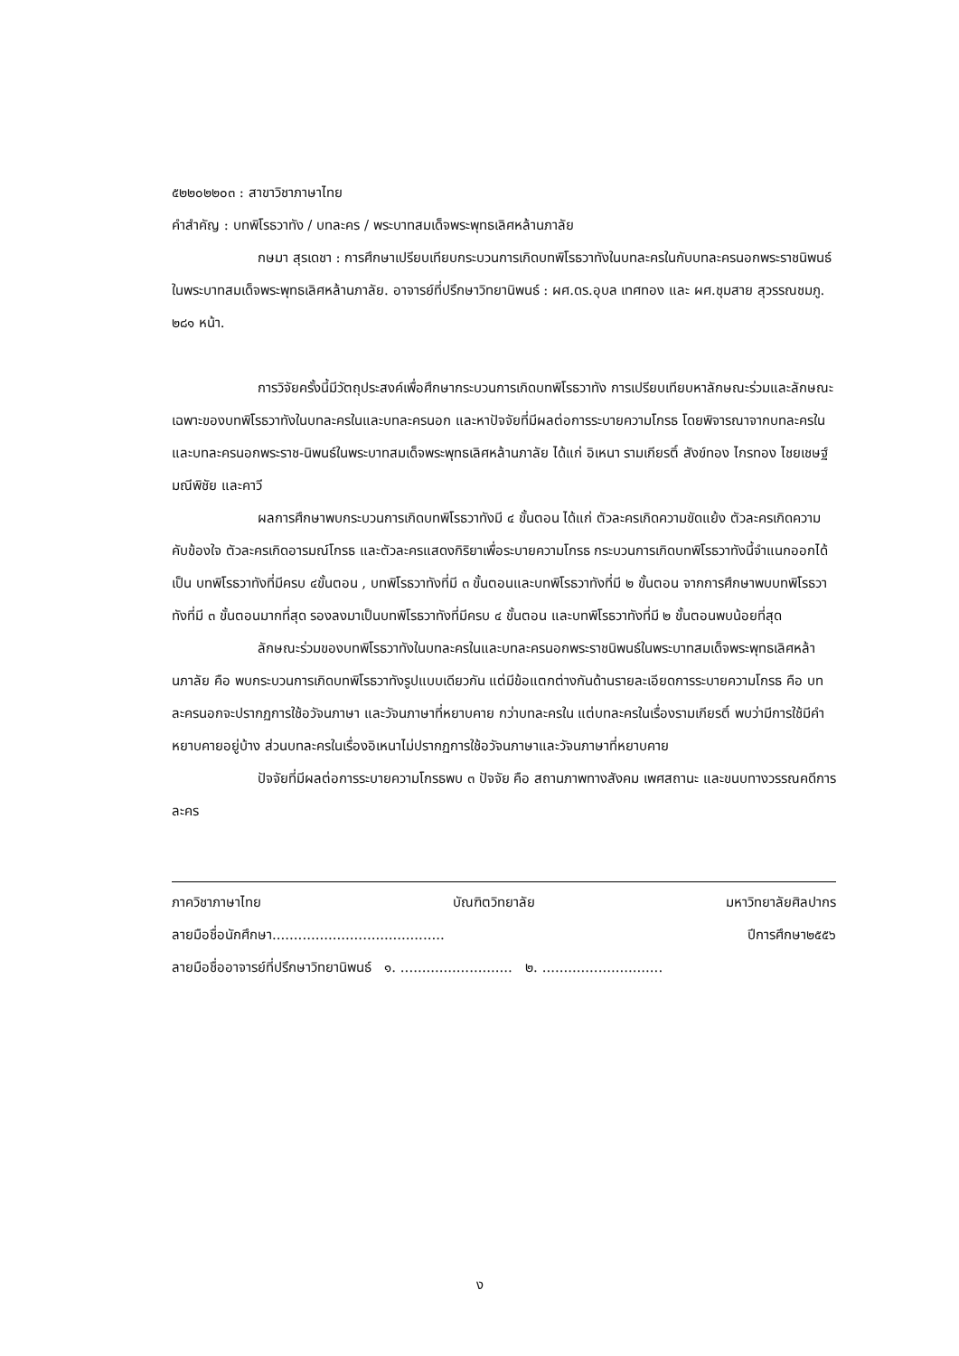๕๒๒๐๒๒๐๓ : สาขาวิชาภาษาไทย
คำสำคัญ : บทพิโรธวาทัง / บทละคร / พระบาทสมเด็จพระพุทธเลิศหล้านภาลัย
กษมา สุรเดชา : การศึกษาเปรียบเทียบกระบวนการเกิดบทพิโรธวาทังในบทละครในกับบทละครนอกพระราชนิพนธ์ในพระบาทสมเด็จพระพุทธเลิศหล้านภาลัย. อาจารย์ที่ปรึกษาวิทยานิพนธ์ : ผศ.ดร.อุบล เทศทอง และ ผศ.ชุมสาย สุวรรณชมภู. ๒๘๑ หน้า.
การวิจัยครั้งนี้มีวัตถุประสงค์เพื่อศึกษากระบวนการเกิดบทพิโรธวาทัง การเปรียบเทียบหาลักษณะร่วมและลักษณะเฉพาะของบทพิโรธวาทังในบทละครในและบทละครนอก และหาปัจจัยที่มีผลต่อการระบายความโกรธ โดยพิจารณาจากบทละครในและบทละครนอกพระราช-นิพนธ์ในพระบาทสมเด็จพระพุทธเลิศหล้านภาลัย ได้แก่ อิเหนา รามเกียรติ์ สังข์ทอง ไกรทอง ไชยเชษฐ์ มณีพิชัย และคาวี
ผลการศึกษาพบกระบวนการเกิดบทพิโรธวาทังมี ๔ ขั้นตอน ได้แก่ ตัวละครเกิดความขัดแย้ง ตัวละครเกิดความคับข้องใจ ตัวละครเกิดอารมณ์โกรธ และตัวละครแสดงกิริยาเพื่อระบายความโกรธ กระบวนการเกิดบทพิโรธวาทังนี้จำแนกออกได้เป็น บทพิโรธวาทังที่มีครบ ๔ขั้นตอน , บทพิโรธวาทังที่มี ๓ ขั้นตอนและบทพิโรธวาทังที่มี ๒ ขั้นตอน จากการศึกษาพบบทพิโรธวาทังที่มี ๓ ขั้นตอนมากที่สุด รองลงมาเป็นบทพิโรธวาทังที่มีครบ ๔ ขั้นตอน และบทพิโรธวาทังที่มี ๒ ขั้นตอนพบน้อยที่สุด
ลักษณะร่วมของบทพิโรธวาทังในบทละครในและบทละครนอกพระราชนิพนธ์ในพระบาทสมเด็จพระพุทธเลิศหล้านภาลัย คือ พบกระบวนการเกิดบทพิโรธวาทังรูปแบบเดียวกัน แต่มีข้อแตกต่างกันด้านรายละเอียดการระบายความโกรธ คือ บทละครนอกจะปรากฏการใช้อวัจนภาษา และวัจนภาษาที่หยาบคาย กว่าบทละครใน แต่บทละครในเรื่องรามเกียรติ์ พบว่ามีการใช้มีคำหยาบคายอยู่บ้าง ส่วนบทละครในเรื่องอิเหนาไม่ปรากฏการใช้อวัจนภาษาและวัจนภาษาที่หยาบคาย
ปัจจัยที่มีผลต่อการระบายความโกรธพบ ๓ ปัจจัย คือ สถานภาพทางสังคม เพศสถานะ และขนบทางวรรณคดีการละคร
ภาควิชาภาษาไทย บัณฑิตวิทยาลัย มหาวิทยาลัยศิลปากร
ลายมือชื่อนักศึกษา........................................ ปีการศึกษา๒๕๕๖
ลายมือชื่ออาจารย์ที่ปรึกษาวิทยานิพนธ์ ๑. .......................... ๒. ............................
ง